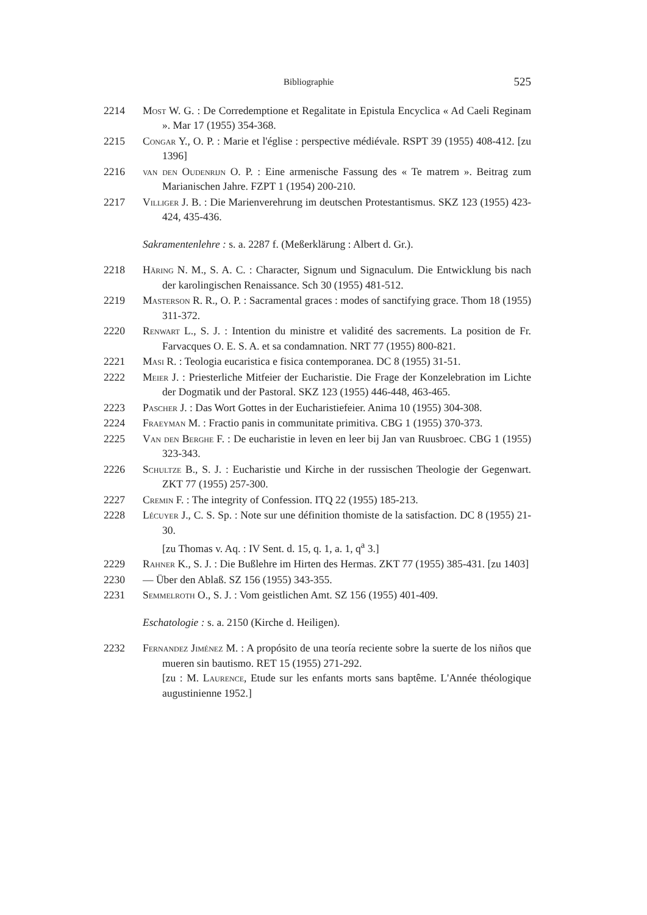Bibliographie 525
2214 Most W. G. : De Corredemptione et Regalitate in Epistula Encyclica « Ad Caeli Reginam ». Mar 17 (1955) 354-368.
2215 Congar Y., O. P. : Marie et l'église : perspective médiévale. RSPT 39 (1955) 408-412. [zu 1396]
2216 van den Oudenrijn O. P. : Eine armenische Fassung des « Te matrem ». Beitrag zum Marianischen Jahre. FZPT 1 (1954) 200-210.
2217 Villiger J. B. : Die Marienverehrung im deutschen Protestantismus. SKZ 123 (1955) 423-424, 435-436.
Sakramentenlehre : s. a. 2287 f. (Meßerklärung : Albert d. Gr.).
2218 Häring N. M., S. A. C. : Character, Signum und Signaculum. Die Entwicklung bis nach der karolingischen Renaissance. Sch 30 (1955) 481-512.
2219 Masterson R. R., O. P. : Sacramental graces : modes of sanctifying grace. Thom 18 (1955) 311-372.
2220 Renwart L., S. J. : Intention du ministre et validité des sacrements. La position de Fr. Farvacques O. E. S. A. et sa condamnation. NRT 77 (1955) 800-821.
2221 Masi R. : Teologia eucaristica e fisica contemporanea. DC 8 (1955) 31-51.
2222 Meier J. : Priesterliche Mitfeier der Eucharistie. Die Frage der Konzelebration im Lichte der Dogmatik und der Pastoral. SKZ 123 (1955) 446-448, 463-465.
2223 Pascher J. : Das Wort Gottes in der Eucharistiefeier. Anima 10 (1955) 304-308.
2224 Fraeyman M. : Fractio panis in communitate primitiva. CBG 1 (1955) 370-373.
2225 Van den Berghe F. : De eucharistie in leven en leer bij Jan van Ruusbroec. CBG 1 (1955) 323-343.
2226 Schultze B., S. J. : Eucharistie und Kirche in der russischen Theologie der Gegenwart. ZKT 77 (1955) 257-300.
2227 Cremin F. : The integrity of Confession. ITQ 22 (1955) 185-213.
2228 Lécuyer J., C. S. Sp. : Note sur une définition thomiste de la satisfaction. DC 8 (1955) 21-30.
[zu Thomas v. Aq. : IV Sent. d. 15, q. 1, a. 1, q<sup>a</sup> 3.]
2229 Rahner K., S. J. : Die Bußlehre im Hirten des Hermas. ZKT 77 (1955) 385-431. [zu 1403]
2230 — Über den Ablaß. SZ 156 (1955) 343-355.
2231 Semmelroth O., S. J. : Vom geistlichen Amt. SZ 156 (1955) 401-409.
Eschatologie : s. a. 2150 (Kirche d. Heiligen).
2232 Fernandez Jiménez M. : A propósito de una teoría reciente sobre la suerte de los niños que mueren sin bautismo. RET 15 (1955) 271-292.
[zu : M. Laurence, Etude sur les enfants morts sans baptême. L'Année théologique augustinienne 1952.]